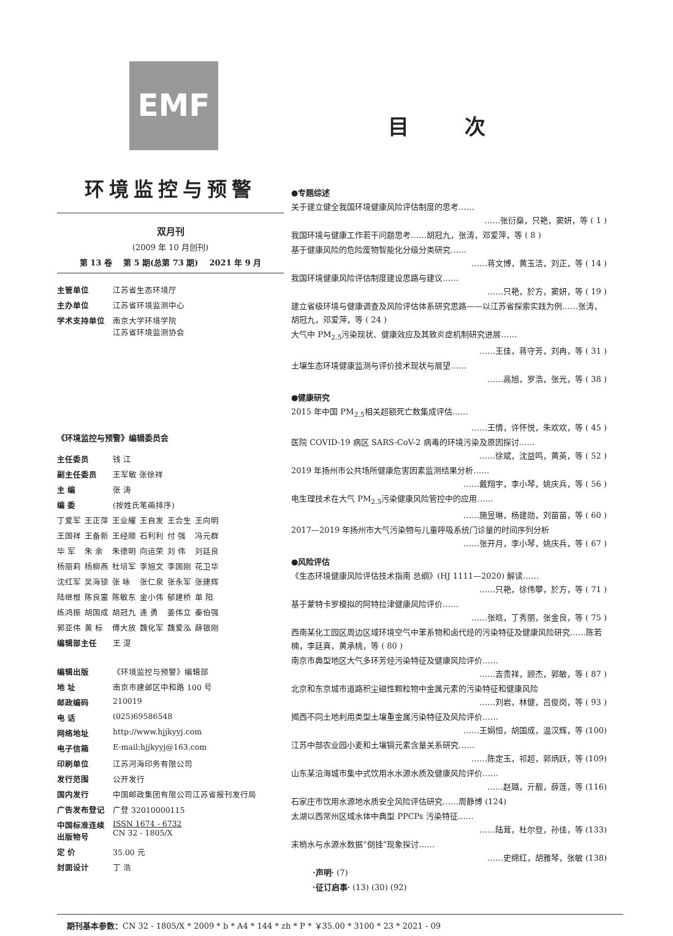EMF
环境监控与预警
双月刊
(2009 年 10 月创刊)
第 13 卷 第 5 期(总第 73 期) 2021 年 9 月
| 主管单位 | 江苏省生态环境厅 |
| 主办单位 | 江苏省环境监测中心 |
| 学术支持单位 | 南京大学环境学院 江苏省环境监测协会 |
《环境监控与预警》编辑委员会
| 主任委员 | 钱 江 |
| 副主任委员 | 王军敏 张徐祥 |
| 主 编 | 张 涛 |
| 编 委 | (按姓氏笔画排序) |
| 丁爱军 | 王正萍 | 王业耀 | 王自发 | 王合生 | 王向明 |
| 王国祥 | 王备新 | 王经顺 | 石利利 | 付 强 | 冯元群 |
| 毕 军 | 朱 余 | 朱德明 | 向运荣 | 刘 伟 | 刘廷良 |
| 杨丽莉 | 杨柳燕 | 杜培军 | 李旭文 | 李国刚 | 花卫华 |
| 沈红军 | 吴海锁 | 张 咏 | 张仁泉 | 张永军 | 张建辉 |
| 陆继根 | 陈良富 | 陈敏东 | 金小伟 | 郁建桥 | 单 阳 |
| 练鸿振 | 胡国成 | 胡冠九 | 逄 勇 | 姜伟立 | 秦伯强 |
| 郭亚伟 | 黄 标 | 傅大放 | 魏化军 | 魏爱泓 | 薛银刚 |
| 编辑部主任 | 王 湜 |
| 编辑出版 | 《环境监控与预警》编辑部 |
| 地 址 | 南京市建邺区中和路 100 号 |
| 邮政编码 | 210019 |
| 电 话 | (025)69586548 |
| 网络地址 | http://www.hjjkyyj.com |
| 电子信箱 | E-mail:hjjkyyj@163.com |
| 印刷单位 | 江苏河海印务有限公司 |
| 发行范围 | 公开发行 |
| 国内发行 | 中国邮政集团有限公司江苏省报刊发行局 |
| 广告发布登记 | 广登 32010000115 |
| 中国标准连续出版物号 | ISSN 1674 - 6732 CN 32 - 1805/X |
| 定 价 | 35.00 元 |
| 封面设计 | 丁 浩 |
目 次
●专题综述
关于建立健全我国环境健康风险评估制度的思考……
……张衍燊，只艳，窦妍，等 ( 1 )
我国环境与健康工作若干问题思考……胡冠九，张涛，邓爱萍，等 ( 8 )
基于健康风险的危险废物智能化分级分类研究……
……蒋文博，黄玉洁，刘正，等 ( 14 )
我国环境健康风险评估制度建设思路与建议……
……只艳，於方，窦妍，等 ( 19 )
建立省级环境与健康调查及风险评估体系研究思路——以江苏省探索实践为例……张涛，胡冠九，邓爱萍，等 ( 24 )
大气中 PM<sub>2.5</sub>污染现状、健康效应及其致炎症机制研究进展……
……王佳，蒋守芳，刘冉，等 ( 31 )
土壤生态环境健康监测与评价技术现状与展望……
……高旭，罗浩，张光，等 ( 38 )
●健康研究
2015 年中国 PM<sub>2.5</sub>相关超额死亡数集成评估……
……王情，许怀悦，朱欢欢，等 ( 45 )
医院 COVID-19 病区 SARS-CoV-2 病毒的环境污染及原因探讨……
……徐斌，沈益鸣，黄英，等 ( 52 )
2019 年扬州市公共场所健康危害因素监测结果分析……
……戴翔宇，李小琴，姚庆兵，等 ( 56 )
电生理技术在大气 PM<sub>2.5</sub>污染健康风险管控中的应用……
……施昱琳，杨建勋，刘苗苗，等 ( 60 )
2017—2019 年扬州市大气污染物与儿童呼吸系统门诊量的时间序列分析
……张开月，李小琴，姚庆兵，等 ( 67 )
●风险评估
《生态环境健康风险评估技术指南 总纲》(HJ 1111—2020) 解读……
……只艳，徐伟攀，於方，等 ( 71 )
基于蒙特卡罗模拟的阿特拉津健康风险评价……
……张晗，丁秀丽，张金良，等 ( 75 )
西南某化工园区周边区域环境空气中苯系物和卤代烃的污染特征及健康风险研究……陈若楠，李廷真，黄承桃，等 ( 80 )
南京市典型地区大气多环芳烃污染特征及健康风险评价……
……吉贵祥，顾杰，郭敏，等 ( 87 )
北京和东京城市道路积尘磁性颗粒物中金属元素的污染特征和健康风险
……刘岩，林健，吕俊岗，等 ( 93 )
揭西不同土地利用类型土壤重金属污染特征及风险评价……
……王娟恒，胡国成，温汉辉，等 (100)
江苏中部农业园小麦和土壤镉元素含量关系研究……
……陈定玉，祁超，郭炳跃，等 (109)
山东某沿海城市集中式饮用水水源水质及健康风险评价……
……赵璐，亓靓，薛莲，等 (116)
石家庄市饮用水源地水质安全风险评估研究……周静博 (124)
太湖以西常州区域水体中典型 PPCPs 污染特征……
……陆茸，杜尔登，孙佳，等 (133)
末梢水与水源水数据“倒挂”现象探讨……
……史绵红，胡雅琴，张敏 (138)
·声明· (7)
·征订启事· (13) (30) (92)
期刊基本参数：CN 32 - 1805/X * 2009 * b * A4 * 144 * zh * P * ￥35.00 * 3100 * 23 * 2021 - 09